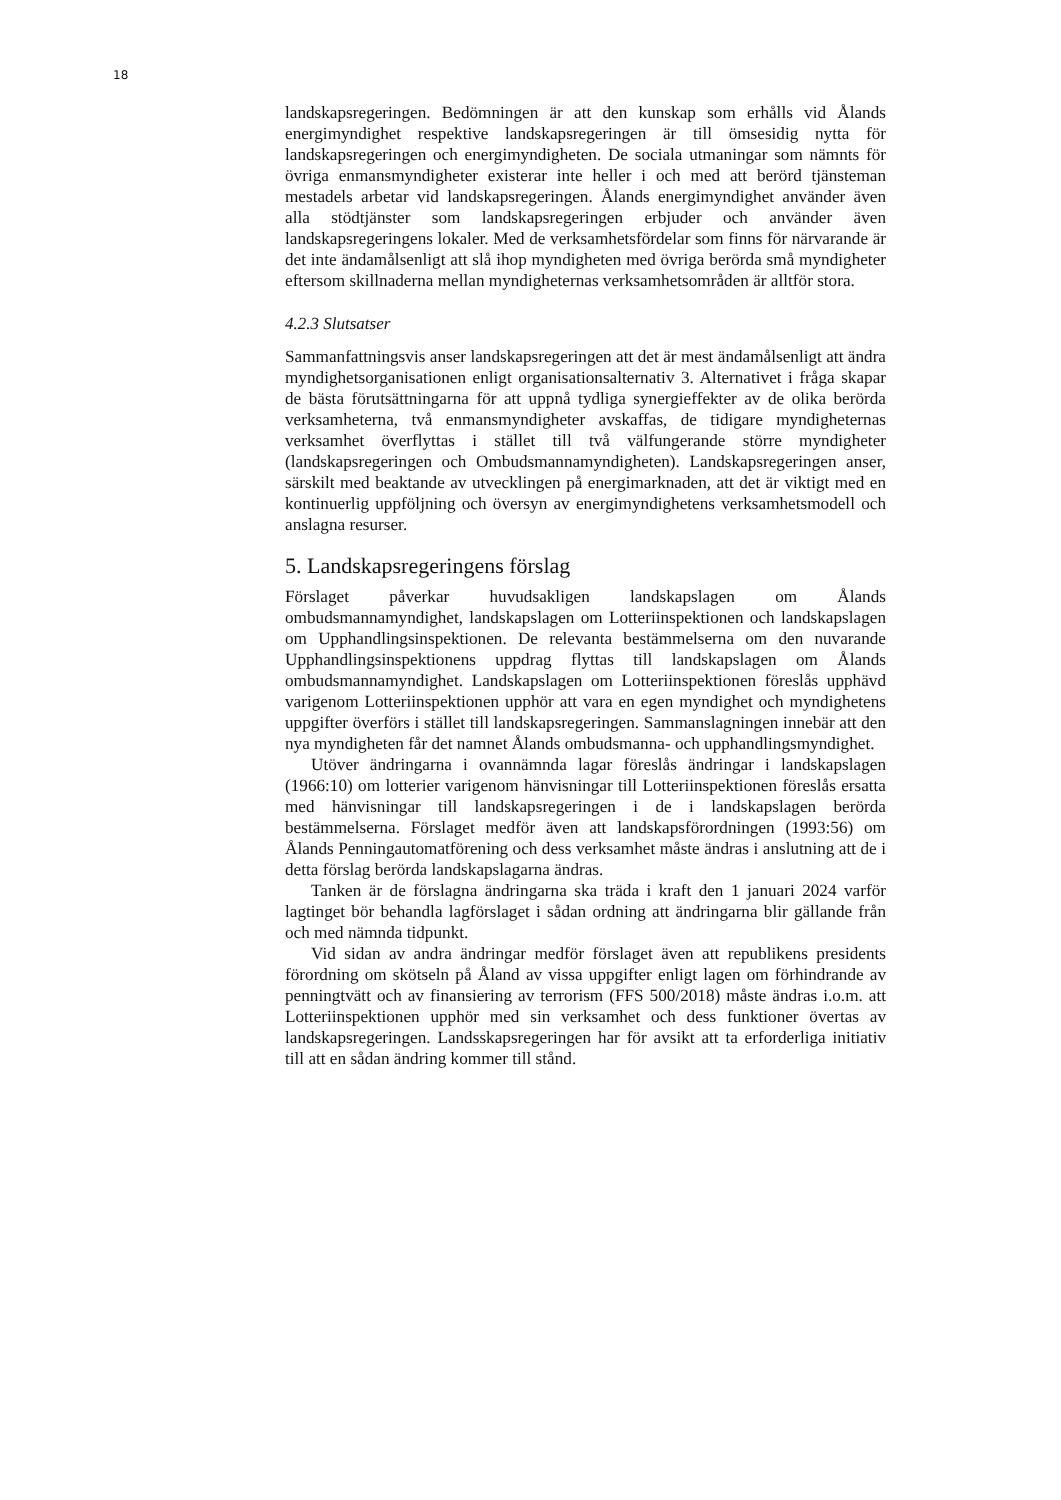18
landskapsregeringen. Bedömningen är att den kunskap som erhålls vid Ålands energimyndighet respektive landskapsregeringen är till ömsesidig nytta för landskapsregeringen och energimyndigheten. De sociala utmaningar som nämnts för övriga enmansmyndigheter existerar inte heller i och med att berörd tjänsteman mestadels arbetar vid landskapsregeringen. Ålands energimyndighet använder även alla stödtjänster som landskapsregeringen erbjuder och använder även landskapsregeringens lokaler. Med de verksamhetsfördelar som finns för närvarande är det inte ändamålsenligt att slå ihop myndigheten med övriga berörda små myndigheter eftersom skillnaderna mellan myndigheternas verksamhetsområden är alltför stora.
4.2.3 Slutsatser
Sammanfattningsvis anser landskapsregeringen att det är mest ändamålsenligt att ändra myndighetsorganisationen enligt organisationsalternativ 3. Alternativet i fråga skapar de bästa förutsättningarna för att uppnå tydliga synergieffekter av de olika berörda verksamheterna, två enmansmyndigheter avskaffas, de tidigare myndigheternas verksamhet överflyttas i stället till två välfungerande större myndigheter (landskapsregeringen och Ombudsmannamyndigheten). Landskapsregeringen anser, särskilt med beaktande av utvecklingen på energimarknaden, att det är viktigt med en kontinuerlig uppföljning och översyn av energimyndighetens verksamhetsmodell och anslagna resurser.
5. Landskapsregeringens förslag
Förslaget påverkar huvudsakligen landskapslagen om Ålands ombudsmannamyndighet, landskapslagen om Lotteriinspektionen och landskapslagen om Upphandlingsinspektionen. De relevanta bestämmelserna om den nuvarande Upphandlingsinspektionens uppdrag flyttas till landskapslagen om Ålands ombudsmannamyndighet. Landskapslagen om Lotteriinspektionen föreslås upphävd varigenom Lotteriinspektionen upphör att vara en egen myndighet och myndighetens uppgifter överförs i stället till landskapsregeringen. Sammanslagningen innebär att den nya myndigheten får det namnet Ålands ombudsmanna- och upphandlingsmyndighet.
Utöver ändringarna i ovannämnda lagar föreslås ändringar i landskapslagen (1966:10) om lotterier varigenom hänvisningar till Lotteriinspektionen föreslås ersatta med hänvisningar till landskapsregeringen i de i landskapslagen berörda bestämmelserna. Förslaget medför även att landskapsförordningen (1993:56) om Ålands Penningautomatförening och dess verksamhet måste ändras i anslutning att de i detta förslag berörda landskapslagarna ändras.
Tanken är de förslagna ändringarna ska träda i kraft den 1 januari 2024 varför lagtinget bör behandla lagförslaget i sådan ordning att ändringarna blir gällande från och med nämnda tidpunkt.
Vid sidan av andra ändringar medför förslaget även att republikens presidents förordning om skötseln på Åland av vissa uppgifter enligt lagen om förhindrande av penningtvätt och av finansiering av terrorism (FFS 500/2018) måste ändras i.o.m. att Lotteriinspektionen upphör med sin verksamhet och dess funktioner övertas av landskapsregeringen. Landsskapsregeringen har för avsikt att ta erforderliga initiativ till att en sådan ändring kommer till stånd.